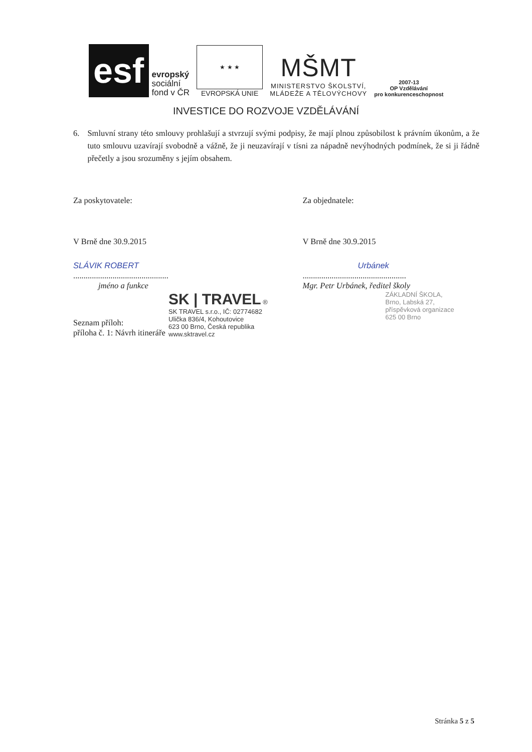esf
evropský
sociální
fond v ČR
★ ★ ★
EVROPSKÁ UNIE
MŠMT
MINISTERSTVO ŠKOLSTVÍ,
MLÁDEŽE A TĚLOVÝCHOVY
2007-13
OP Vzdělávání
pro konkurenceschopnost
INVESTICE DO ROZVOJE VZDĚLÁVÁNÍ
6. Smluvní strany této smlouvy prohlašují a stvrzují svými podpisy, že mají plnou způsobilost k právním úkonům, a že tuto smlouvu uzavírají svobodně a vážně, že ji neuzavírají v tísni za nápadně nevýhodných podmínek, že si ji řádně přečetly a jsou srozuměny s jejím obsahem.
Za poskytovatele: Za objednatele:
V Brně dne 30.9.2015 V Brně dne 30.9.2015
SLÁVIK ROBERT
..............................................
jméno a funkce
Urbánek
..................................................
Mgr. Petr Urbánek, ředitel školy
SK | TRAVEL ®
SK TRAVEL s.r.o., IČ: 02774682
Ulička 836/4, Kohoutovice
623 00 Brno, Česká republika
www.sktravel.cz
ZÁKLADNÍ ŠKOLA,
Brno, Labská 27,
příspěvková organizace
625 00 Brno
Seznam příloh:
příloha č. 1: Návrh itineráře
Stránka 5 z 5